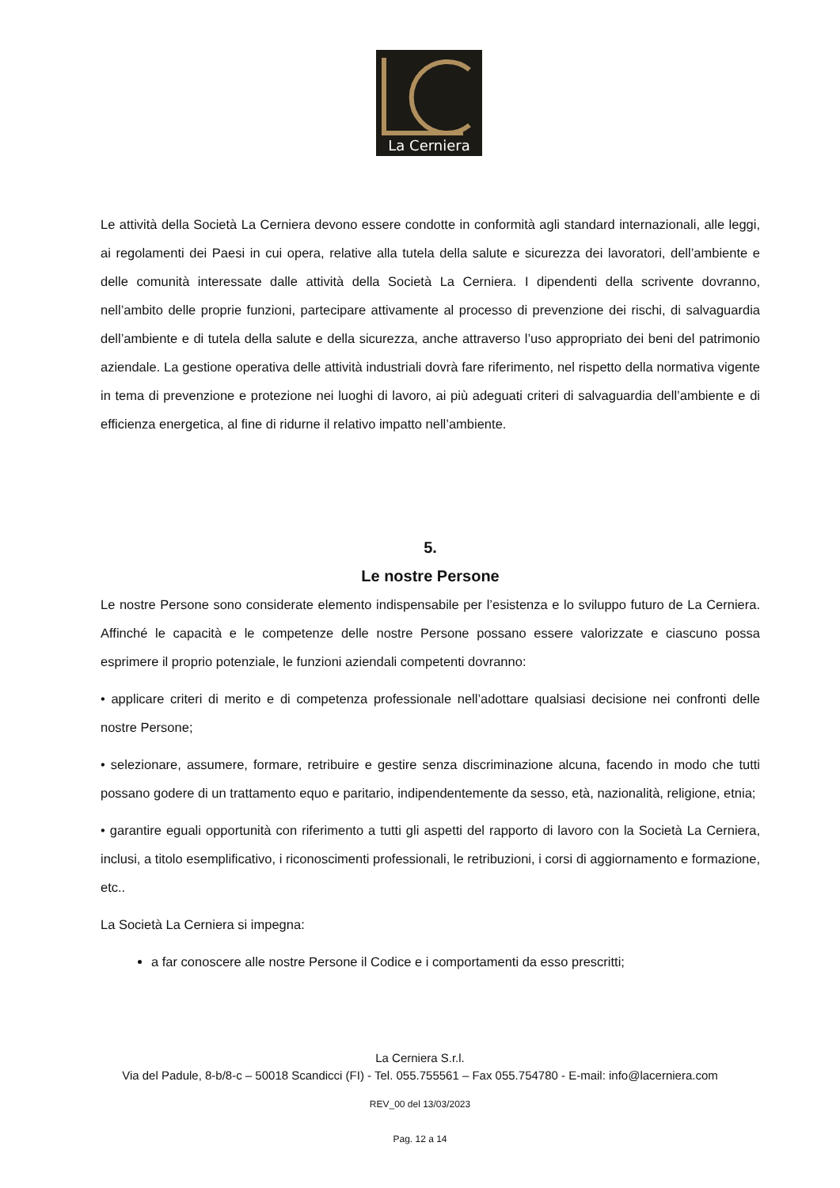La Cerniera
Le attività della Società La Cerniera devono essere condotte in conformità agli standard internazionali, alle leggi, ai regolamenti dei Paesi in cui opera, relative alla tutela della salute e sicurezza dei lavoratori, dell’ambiente e delle comunità interessate dalle attività della Società La Cerniera. I dipendenti della scrivente dovranno, nell’ambito delle proprie funzioni, partecipare attivamente al processo di prevenzione dei rischi, di salvaguardia dell’ambiente e di tutela della salute e della sicurezza, anche attraverso l’uso appropriato dei beni del patrimonio aziendale. La gestione operativa delle attività industriali dovrà fare riferimento, nel rispetto della normativa vigente in tema di prevenzione e protezione nei luoghi di lavoro, ai più adeguati criteri di salvaguardia dell’ambiente e di efficienza energetica, al fine di ridurne il relativo impatto nell’ambiente.
5.
Le nostre Persone
Le nostre Persone sono considerate elemento indispensabile per l’esistenza e lo sviluppo futuro de La Cerniera. Affinché le capacità e le competenze delle nostre Persone possano essere valorizzate e ciascuno possa esprimere il proprio potenziale, le funzioni aziendali competenti dovranno:
• applicare criteri di merito e di competenza professionale nell’adottare qualsiasi decisione nei confronti delle nostre Persone;
• selezionare, assumere, formare, retribuire e gestire senza discriminazione alcuna, facendo in modo che tutti possano godere di un trattamento equo e paritario, indipendentemente da sesso, età, nazionalità, religione, etnia;
• garantire eguali opportunità con riferimento a tutti gli aspetti del rapporto di lavoro con la Società La Cerniera, inclusi, a titolo esemplificativo, i riconoscimenti professionali, le retribuzioni, i corsi di aggiornamento e formazione, etc..
La Società La Cerniera si impegna:
a far conoscere alle nostre Persone il Codice e i comportamenti da esso prescritti;
La Cerniera S.r.l.
Via del Padule, 8-b/8-c – 50018 Scandicci (FI) - Tel. 055.755561 – Fax 055.754780 - E-mail: info@lacerniera.com
REV_00 del 13/03/2023
Pag. 12 a 14